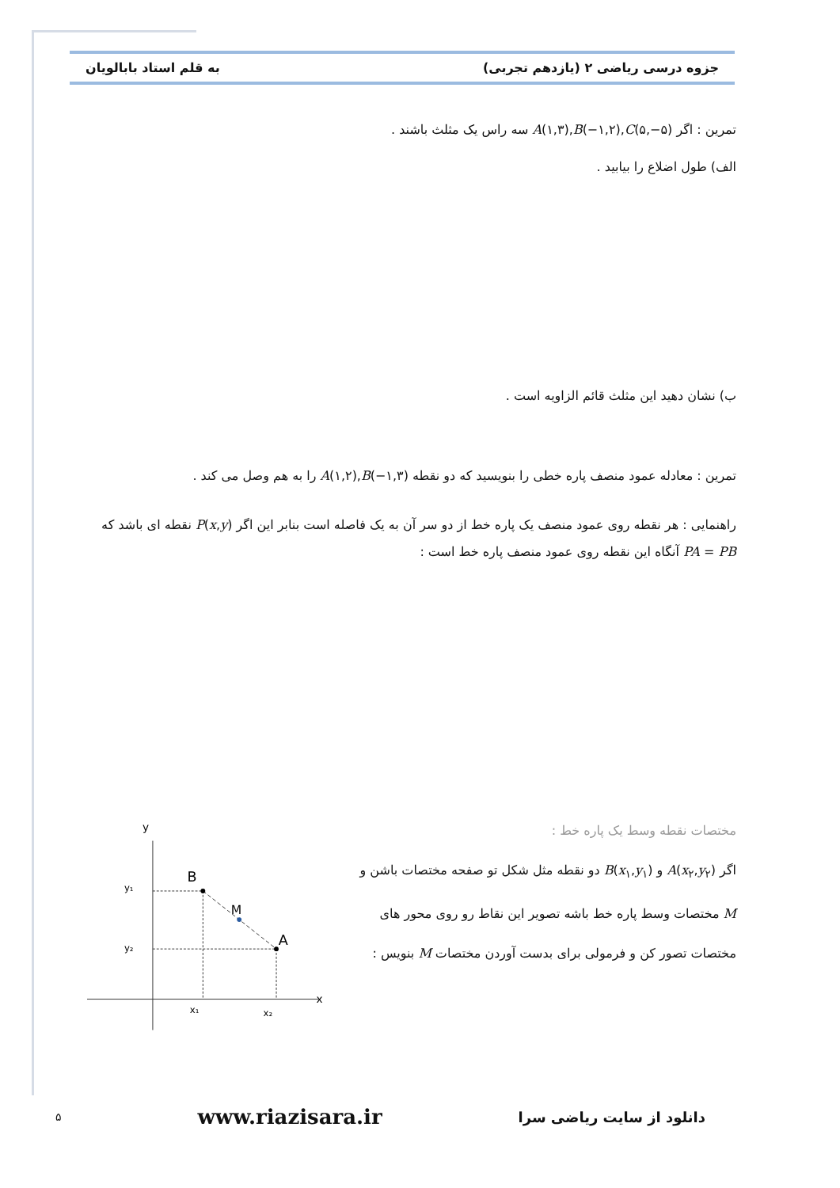جزوه درسی ریاضی ۲ (یازدهم تجربی) به قلم استاد بابالویان
تمرین : اگر A(۱,۳),B(−۱,۲),C(۵,−۵) سه راس یک مثلث باشند .
الف) طول اضلاع را بیابید .
ب) نشان دهید این مثلث قائم الزاویه است .
تمرین : معادله عمود منصف پاره خطی را بنویسید که دو نقطه A(۱,۲),B(−۱,۳) را به هم وصل می کند .
راهنمایی : هر نقطه روی عمود منصف یک پاره خط از دو سر آن به یک فاصله است بنابر این اگر P(x,y) نقطه ای باشد که PA = PB آنگاه این نقطه روی عمود منصف پاره خط است :
مختصات نقطه وسط یک پاره خط :
اگر A(x<sub>۲</sub>,y<sub>۲</sub>) و B(x<sub>۱</sub>,y<sub>۱</sub>) دو نقطه مثل شکل تو صفحه مختصات باشن و M مختصات وسط پاره خط باشه تصویر این نقاط رو روی محور های مختصات تصور کن و فرمولی برای بدست آوردن مختصات M بنویس :
x
y
B
M
A
y₁
y₂
x₁
x₂
۵ www.riazisara.ir دانلود از سایت ریاضی سرا